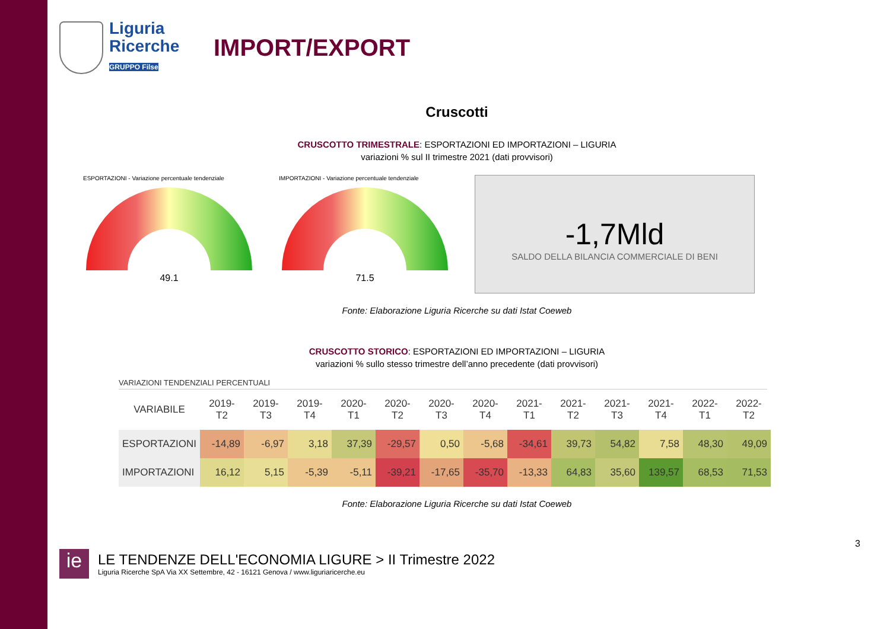Liguria
Ricerche
GRUPPO Filse
IMPORT/EXPORT
Cruscotti
CRUSCOTTO TRIMESTRALE: ESPORTAZIONI ED IMPORTAZIONI – LIGURIA
variazioni % sul II trimestre 2021 (dati provvisori)
ESPORTAZIONI - Variazione percentuale tendenziale
49.1
IMPORTAZIONI - Variazione percentuale tendenziale
71.5
-1,7Mld
SALDO DELLA BILANCIA COMMERCIALE DI BENI
Fonte: Elaborazione Liguria Ricerche su dati Istat Coeweb
CRUSCOTTO STORICO: ESPORTAZIONI ED IMPORTAZIONI – LIGURIA
variazioni % sullo stesso trimestre dell’anno precedente (dati provvisori)
VARIAZIONI TENDENZIALI PERCENTUALI
| VARIABILE | 2019-T2 | 2019-T3 | 2019-T4 | 2020-T1 | 2020-T2 | 2020-T3 | 2020-T4 | 2021-T1 | 2021-T2 | 2021-T3 | 2021-T4 | 2022-T1 | 2022-T2 |
| --- | --- | --- | --- | --- | --- | --- | --- | --- | --- | --- | --- | --- | --- |
| ESPORTAZIONI | -14,89 | -6,97 | 3,18 | 37,39 | -29,57 | 0,50 | -5,68 | -34,61 | 39,73 | 54,82 | 7,58 | 48,30 | 49,09 |
| IMPORTAZIONI | 16,12 | 5,15 | -5,39 | -5,11 | -39,21 | -17,65 | -35,70 | -13,33 | 64,83 | 35,60 | 139,57 | 68,53 | 71,53 |
Fonte: Elaborazione Liguria Ricerche su dati Istat Coeweb
3
ie
LE TENDENZE DELL'ECONOMIA LIGURE > II Trimestre 2022
Liguria Ricerche SpA Via XX Settembre, 42 - 16121 Genova / www.liguriaricerche.eu